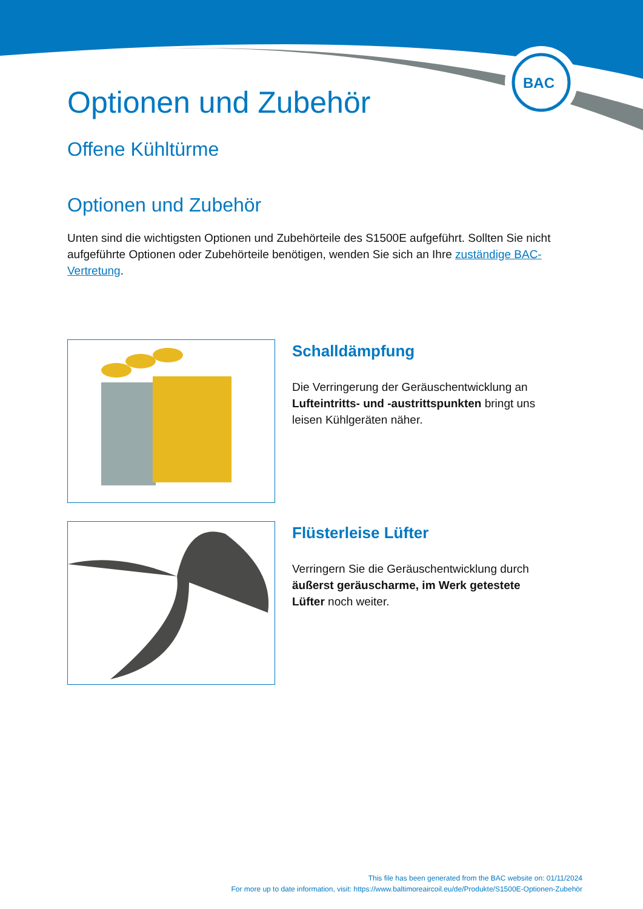BAC
Optionen und Zubehör
Offene Kühltürme
Optionen und Zubehör
Unten sind die wichtigsten Optionen und Zubehörteile des S1500E aufgeführt. Sollten Sie nicht aufgeführte Optionen oder Zubehörteile benötigen, wenden Sie sich an Ihre zuständige BAC-Vertretung.
Schalldämpfung
Die Verringerung der Geräuschentwicklung an Lufteintritts- und -austrittspunkten bringt uns leisen Kühlgeräten näher.
Flüsterleise Lüfter
Verringern Sie die Geräuschentwicklung durch äußerst geräuscharme, im Werk getestete Lüfter noch weiter.
This file has been generated from the BAC website on: 01/11/2024
For more up to date information, visit: https://www.baltimoreaircoil.eu/de/Produkte/S1500E-Optionen-Zubehör